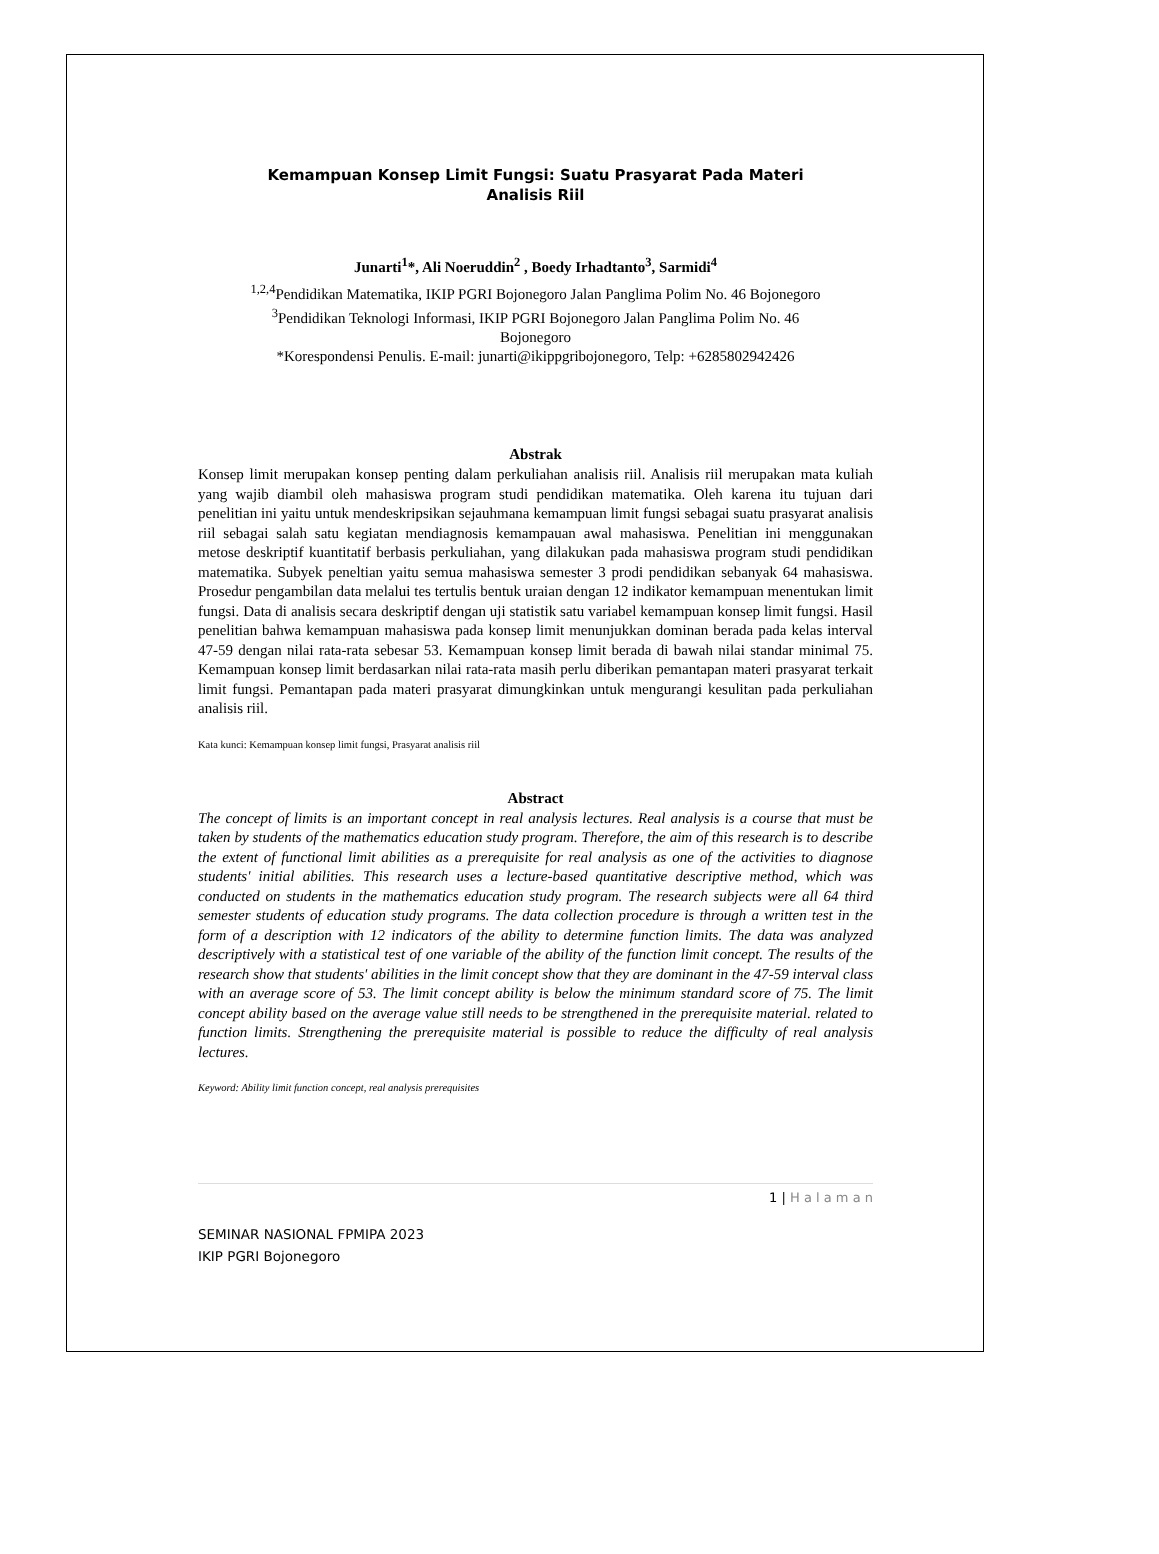Kemampuan Konsep Limit Fungsi: Suatu Prasyarat Pada Materi
Analisis Riil
Junarti<sup>1</sup>*, Ali Noeruddin<sup>2</sup> , Boedy Irhadtanto<sup>3</sup>, Sarmidi<sup>4</sup>
<sup>1,2,4</sup>Pendidikan Matematika, IKIP PGRI Bojonegoro Jalan Panglima Polim No. 46 Bojonegoro
<sup>3</sup> Pendidikan Teknologi Informasi, IKIP PGRI Bojonegoro Jalan Panglima Polim No. 46
Bojonegoro
*Korespondensi Penulis. E-mail: junarti@ikippgribojonegoro, Telp: +6285802942426
Abstrak
Konsep limit merupakan konsep penting dalam perkuliahan analisis riil. Analisis riil merupakan mata kuliah yang wajib diambil oleh mahasiswa program studi pendidikan matematika. Oleh karena itu tujuan dari penelitian ini yaitu untuk mendeskripsikan sejauhmana kemampuan limit fungsi sebagai suatu prasyarat analisis riil sebagai salah satu kegiatan mendiagnosis kemampauan awal mahasiswa. Penelitian ini menggunakan metose deskriptif kuantitatif berbasis perkuliahan, yang dilakukan pada mahasiswa program studi pendidikan matematika. Subyek peneltian yaitu semua mahasiswa semester 3 prodi pendidikan sebanyak 64 mahasiswa. Prosedur pengambilan data melalui tes tertulis bentuk uraian dengan 12 indikator kemampuan menentukan limit fungsi. Data di analisis secara deskriptif dengan uji statistik satu variabel kemampuan konsep limit fungsi. Hasil penelitian bahwa kemampuan mahasiswa pada konsep limit menunjukkan dominan berada pada kelas interval 47-59 dengan nilai rata-rata sebesar 53. Kemampuan konsep limit berada di bawah nilai standar minimal 75. Kemampuan konsep limit berdasarkan nilai rata-rata masih perlu diberikan pemantapan materi prasyarat terkait limit fungsi. Pemantapan pada materi prasyarat dimungkinkan untuk mengurangi kesulitan pada perkuliahan analisis riil.
Kata kunci: Kemampuan konsep limit fungsi, Prasyarat analisis riil
Abstract
The concept of limits is an important concept in real analysis lectures. Real analysis is a course that must be taken by students of the mathematics education study program. Therefore, the aim of this research is to describe the extent of functional limit abilities as a prerequisite for real analysis as one of the activities to diagnose students' initial abilities. This research uses a lecture-based quantitative descriptive method, which was conducted on students in the mathematics education study program. The research subjects were all 64 third semester students of education study programs. The data collection procedure is through a written test in the form of a description with 12 indicators of the ability to determine function limits. The data was analyzed descriptively with a statistical test of one variable of the ability of the function limit concept. The results of the research show that students' abilities in the limit concept show that they are dominant in the 47-59 interval class with an average score of 53. The limit concept ability is below the minimum standard score of 75. The limit concept ability based on the average value still needs to be strengthened in the prerequisite material. related to function limits. Strengthening the prerequisite material is possible to reduce the difficulty of real analysis lectures.
Keyword: Ability limit function concept, real analysis prerequisites
1 | H a l a m a n
SEMINAR NASIONAL FPMIPA 2023
IKIP PGRI Bojonegoro